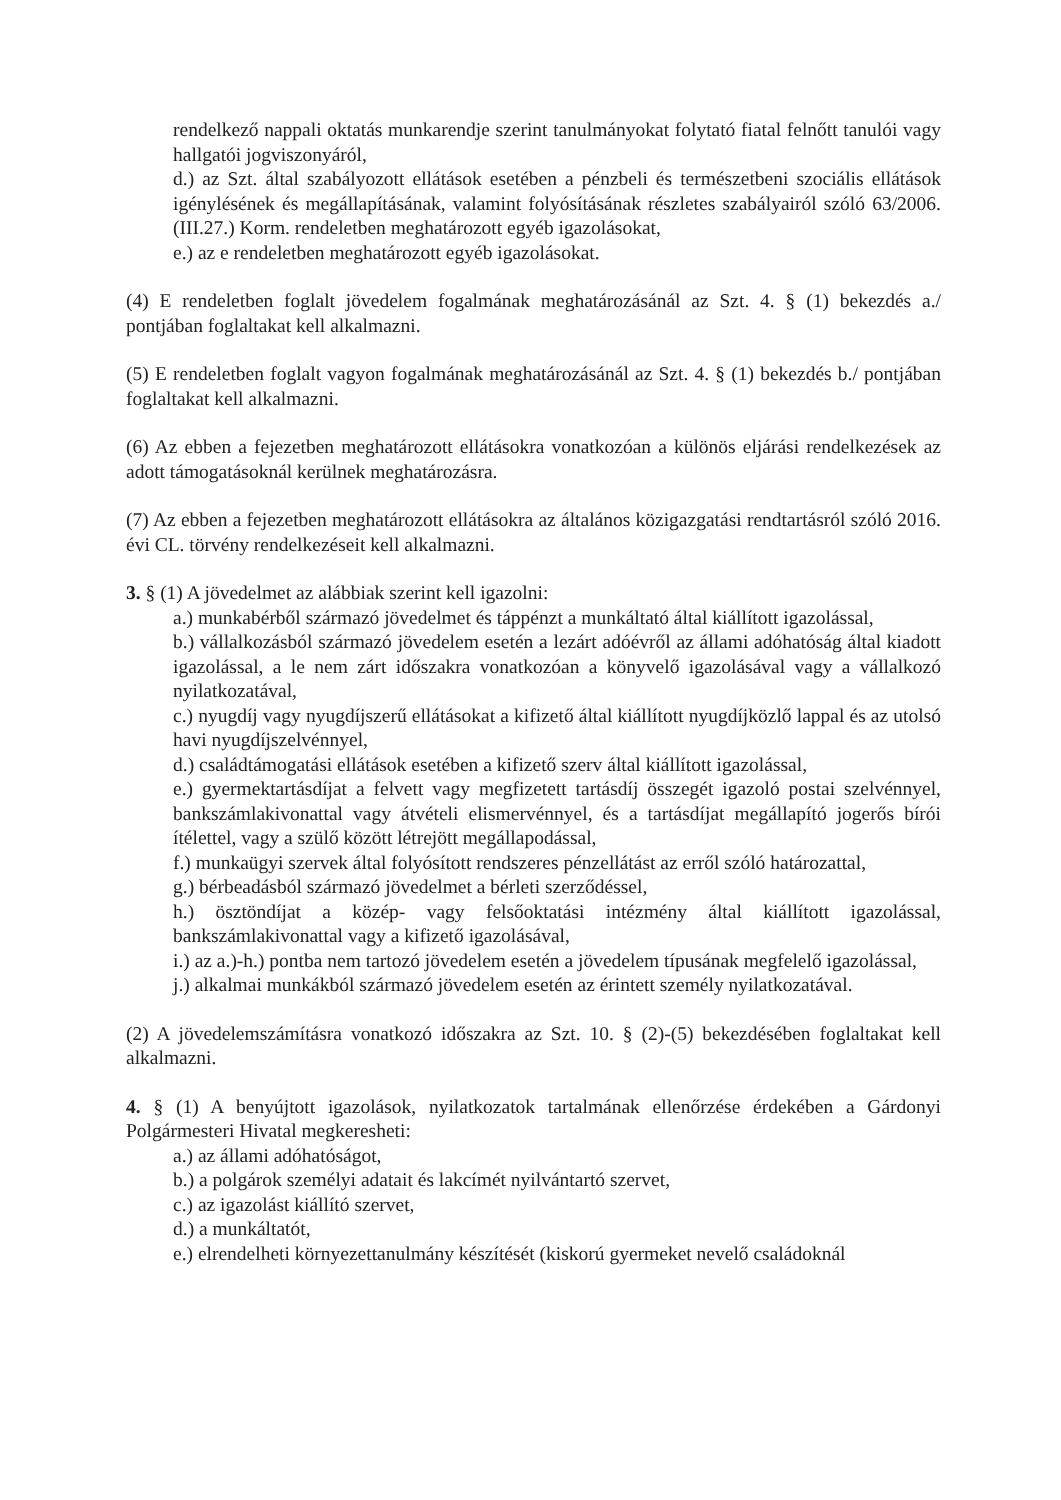rendelkező nappali oktatás munkarendje szerint tanulmányokat folytató fiatal felnőtt tanulói vagy hallgatói jogviszonyáról,
d.) az Szt. által szabályozott ellátások esetében a pénzbeli és természetbeni szociális ellátások igénylésének és megállapításának, valamint folyósításának részletes szabályairól szóló 63/2006. (III.27.) Korm. rendeletben meghatározott egyéb igazolásokat,
e.) az e rendeletben meghatározott egyéb igazolásokat.
(4) E rendeletben foglalt jövedelem fogalmának meghatározásánál az Szt. 4. § (1) bekezdés a./ pontjában foglaltakat kell alkalmazni.
(5) E rendeletben foglalt vagyon fogalmának meghatározásánál az Szt. 4. § (1) bekezdés b./ pontjában foglaltakat kell alkalmazni.
(6) Az ebben a fejezetben meghatározott ellátásokra vonatkozóan a különös eljárási rendelkezések az adott támogatásoknál kerülnek meghatározásra.
(7) Az ebben a fejezetben meghatározott ellátásokra az általános közigazgatási rendtartásról szóló 2016. évi CL. törvény rendelkezéseit kell alkalmazni.
3. § (1) A jövedelmet az alábbiak szerint kell igazolni:
a.) munkabérből származó jövedelmet és táppénzt a munkáltató által kiállított igazolással,
b.) vállalkozásból származó jövedelem esetén a lezárt adóévről az állami adóhatóság által kiadott igazolással, a le nem zárt időszakra vonatkozóan a könyvelő igazolásával vagy a vállalkozó nyilatkozatával,
c.) nyugdíj vagy nyugdíjszerű ellátásokat a kifizető által kiállított nyugdíjközlő lappal és az utolsó havi nyugdíjszelvénnyel,
d.) családtámogatási ellátások esetében a kifizető szerv által kiállított igazolással,
e.) gyermektartásdíjat a felvett vagy megfizetett tartásdíj összegét igazoló postai szelvénnyel, bankszámlakivonattal vagy átvételi elismervénnyel, és a tartásdíjat megállapító jogerős bírói ítélettel, vagy a szülő között létrejött megállapodással,
f.) munkaügyi szervek által folyósított rendszeres pénzellátást az erről szóló határozattal,
g.) bérbeadásból származó jövedelmet a bérleti szerződéssel,
h.) ösztöndíjat a közép- vagy felsőoktatási intézmény által kiállított igazolással, bankszámlakivonattal vagy a kifizető igazolásával,
i.) az a.)-h.) pontba nem tartozó jövedelem esetén a jövedelem típusának megfelelő igazolással,
j.) alkalmai munkákból származó jövedelem esetén az érintett személy nyilatkozatával.
(2) A jövedelemszámításra vonatkozó időszakra az Szt. 10. § (2)-(5) bekezdésében foglaltakat kell alkalmazni.
4. § (1) A benyújtott igazolások, nyilatkozatok tartalmának ellenőrzése érdekében a Gárdonyi Polgármesteri Hivatal megkeresheti:
a.) az állami adóhatóságot,
b.) a polgárok személyi adatait és lakcímét nyilvántartó szervet,
c.) az igazolást kiállító szervet,
d.) a munkáltatót,
e.) elrendelheti környezettanulmány készítését (kiskorú gyermeket nevelő családoknál